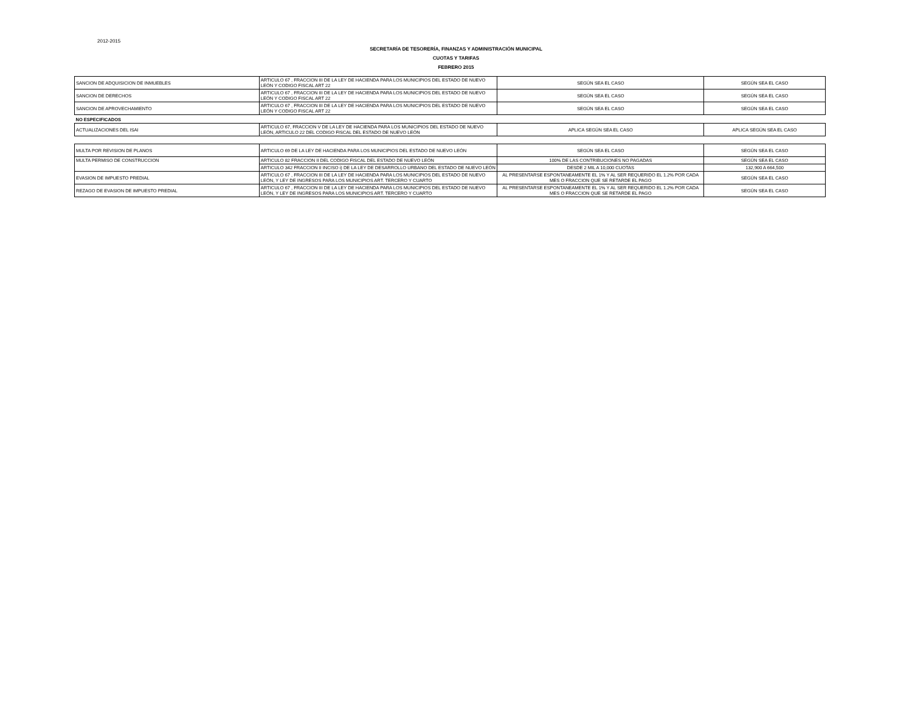2012-2015
SECRETARÍA DE TESORERÍA, FINANZAS Y ADMINISTRACIÓN MUNICIPAL
CUOTAS Y TARIFAS
FEBRERO 2015
| SANCION DE ADQUISICION DE INMUEBLES | ARTICULO 67 , FRACCION III DE LA LEY DE HACIENDA PARA LOS MUNICIPIOS DEL ESTADO DE NUEVO LEÓN Y CODIGO FISCAL ART 22 | SEGÚN SEA EL CASO | SEGÚN SEA EL CASO |
| SANCION DE DERECHOS | ARTICULO 67 , FRACCION III DE LA LEY DE HACIENDA PARA LOS MUNICIPIOS DEL ESTADO DE NUEVO LEÓN Y CODIGO FISCAL ART 22 | SEGÚN SEA EL CASO | SEGÚN SEA EL CASO |
| SANCION DE APROVECHAMIENTO | ARTICULO 67 , FRACCION III DE LA LEY DE HACIENDA PARA LOS MUNICIPIOS DEL ESTADO DE NUEVO LEÓN Y CODIGO FISCAL ART 22 | SEGÚN SEA EL CASO | SEGÚN SEA EL CASO |
| NO ESPECIFICADOS | | | |
| ACTUALIZACIONES DEL ISAI | ARTICULO 67, FRACCION V DE LA LEY DE HACIENDA PARA LOS MUNICIPIOS DEL ESTADO DE NUEVO LEÓN, ARTICULO 22 DEL CODIGO FISCAL DEL ESTADO DE NUEVO LEÓN | APLICA SEGÚN SEA EL CASO | APLICA SEGÚN SEA EL CASO |
| MULTA POR REVISION DE PLANOS | ARTICULO 69 DE LA LEY DE HACIENDA PARA LOS MUNICIPIOS DEL ESTADO DE NUEVO LEÓN | SEGÚN SEA EL CASO | SEGÚN SEA EL CASO |
| MULTA PERMISO DE CONSTRUCCION | ARTICULO 82 FRACCION II DEL CODIGO FISCAL DEL ESTADO DE NUEVO LEÓN | 100% DE LAS CONTRIBUCIONES NO PAGADAS | SEGÚN SEA EL CASO |
| | ARTICULO 342 FRACCION II INCISO i) DE LA LEY DE DESARROLLO URBANO DEL ESTADO DE NUEVO LEÓN | DESDE 2 MIL A 10,000 CUOTAS | 132,900 A 664,500 |
| EVASION DE IMPUESTO PREDIAL | ARTICULO 67 , FRACCION III DE LA LEY DE HACIENDA PARA LOS MUNICIPIOS DEL ESTADO DE NUEVO LEÓN, Y LEY DE INGRESOS PARA LOS MUNICIPIOS ART. TERCERO Y CUARTO | AL PRESENTARSE ESPONTANEAMENTE EL 1% Y AL SER REQUERIDO EL 1.2% POR CADA MES O FRACCION QUE SE RETARDE EL PAGO | SEGÚN SEA EL CASO |
| REZAGO DE EVASION DE IMPUESTO PREDIAL | ARTICULO 67 , FRACCION III DE LA LEY DE HACIENDA PARA LOS MUNICIPIOS DEL ESTADO DE NUEVO LEÓN, Y LEY DE INGRESOS PARA LOS MUNICIPIOS ART. TERCERO Y CUARTO | AL PRESENTARSE ESPONTANEAMENTE EL 1% Y AL SER REQUERIDO EL 1.2% POR CADA MES O FRACCION QUE SE RETARDE EL PAGO | SEGÚN SEA EL CASO |